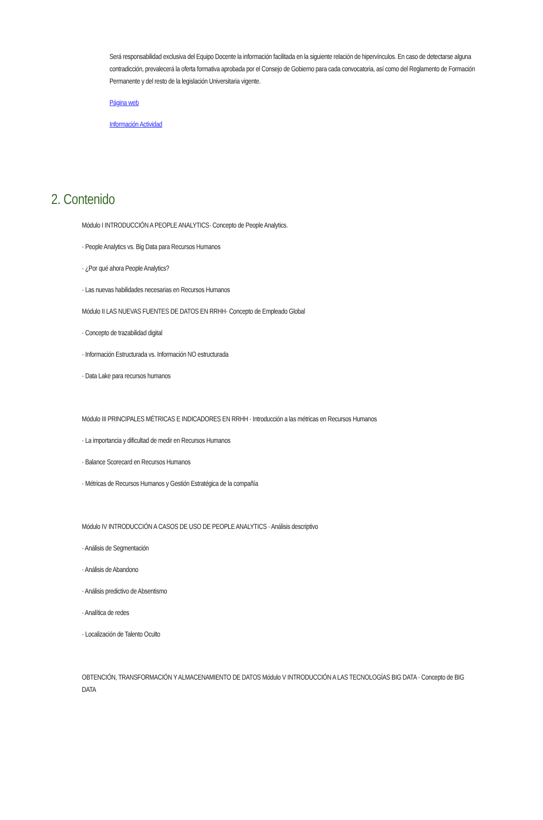Será responsabilidad exclusiva del Equipo Docente la información facilitada en la siguiente relación de hipervínculos. En caso de detectarse alguna contradicción, prevalecerá la oferta formativa aprobada por el Consejo de Gobierno para cada convocatoria, así como del Reglamento de Formación Permanente y del resto de la legislación Universitaria vigente.
Página web
Información Actividad
2. Contenido
Módulo I INTRODUCCIÓN A PEOPLE ANALYTICS· Concepto de People Analytics.
· People Analytics vs. Big Data para Recursos Humanos
· ¿Por qué ahora People Analytics?
· Las nuevas habilidades necesarias en Recursos Humanos
Módulo II LAS NUEVAS FUENTES DE DATOS EN RRHH· Concepto de Empleado Global
· Concepto de trazabilidad digital
· Información Estructurada vs. Información NO estructurada
· Data Lake para recursos humanos
Módulo III PRINCIPALES MÉTRICAS E INDICADORES EN RRHH · Introducción a las métricas en Recursos Humanos
· La importancia y dificultad de medir en Recursos Humanos
· Balance Scorecard en Recursos Humanos
· Métricas de Recursos Humanos y Gestión Estratégica de la compañía
Módulo IV INTRODUCCIÓN A CASOS DE USO DE PEOPLE ANALYTICS · Análisis descriptivo
· Análisis de Segmentación
· Análisis de Abandono
· Análisis predictivo de Absentismo
· Analítica de redes
· Localización de Talento Oculto
OBTENCIÓN, TRANSFORMACIÓN Y ALMACENAMIENTO DE DATOS Módulo V INTRODUCCIÓN A LAS TECNOLOGÍAS BIG DATA · Concepto de BIG DATA